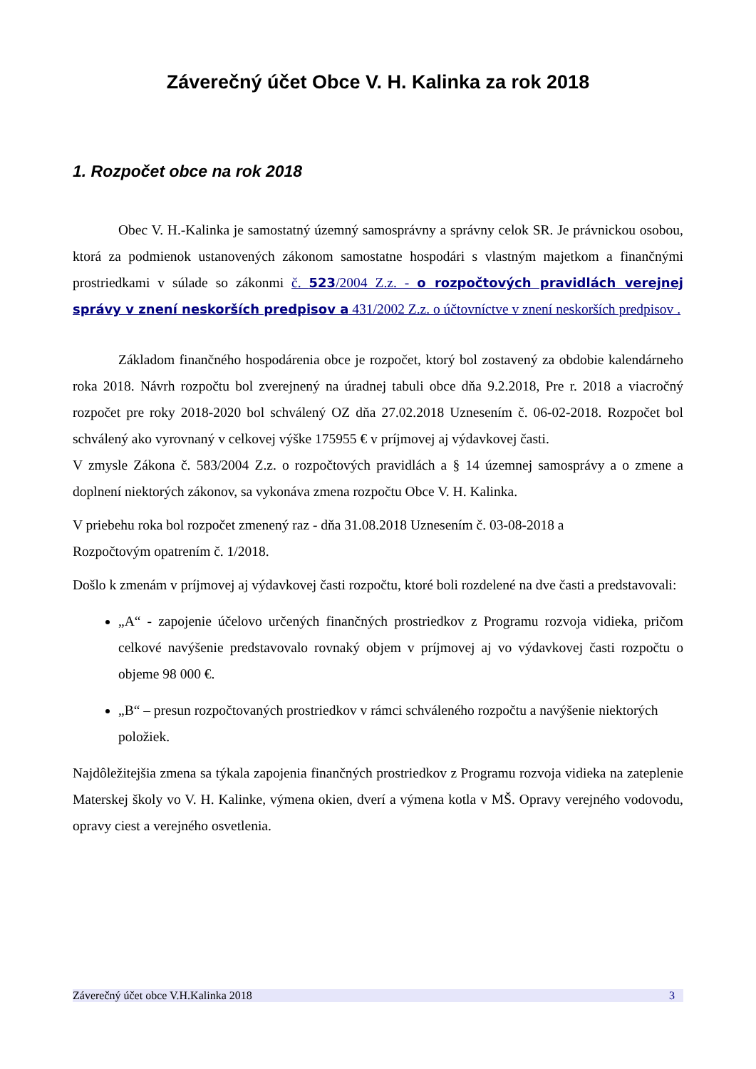Záverečný účet Obce V. H. Kalinka za rok 2018
1. Rozpočet obce na rok 2018
Obec V. H.-Kalinka je samostatný územný samosprávny a správny celok SR. Je právnickou osobou, ktorá za podmienok ustanovených zákonom samostatne hospodári s vlastným majetkom a finančnými prostriedkami v súlade so zákonmi č. 523/2004 Z.z. - o rozpočtových pravidlách verejnej správy v znení neskorších predpisov a 431/2002 Z.z. o účtovníctve v znení neskorších predpisov .
Základom finančného hospodárenia obce je rozpočet, ktorý bol zostavený za obdobie kalendárneho roka 2018. Návrh rozpočtu bol zverejnený na úradnej tabuli obce dňa 9.2.2018, Pre r. 2018 a viacročný rozpočet pre roky 2018-2020 bol schválený OZ dňa 27.02.2018 Uznesením č. 06-02-2018. Rozpočet bol schválený ako vyrovnaný v celkovej výške 175955 € v príjmovej aj výdavkovej časti.
V zmysle Zákona č. 583/2004 Z.z. o rozpočtových pravidlách a § 14 územnej samosprávy a o zmene a doplnení niektorých zákonov, sa vykonáva zmena rozpočtu Obce V. H. Kalinka.
V priebehu roka bol rozpočet zmenený raz - dňa 31.08.2018 Uznesením č. 03-08-2018 a
Rozpočtovým opatrením č. 1/2018.
Došlo k zmenám v príjmovej aj výdavkovej časti rozpočtu, ktoré boli rozdelené na dve časti a predstavovali:
„A“ - zapojenie účelovo určených finančných prostriedkov z Programu rozvoja vidieka, pričom celkové navýšenie predstavovalo rovnaký objem v príjmovej aj vo výdavkovej časti rozpočtu o objeme 98 000 €.
„B“ – presun rozpočtovaných prostriedkov v rámci schváleného rozpočtu a navýšenie niektorých položiek.
Najdôležitejšia zmena sa týkala zapojenia finančných prostriedkov z Programu rozvoja vidieka na zateplenie Materskej školy vo V. H. Kalinke, výmena okien, dverí a výmena kotla v MŠ. Opravy verejného vodovodu, opravy ciest a verejného osvetlenia.
Záverečný účet obce V.H.Kalinka 2018 3